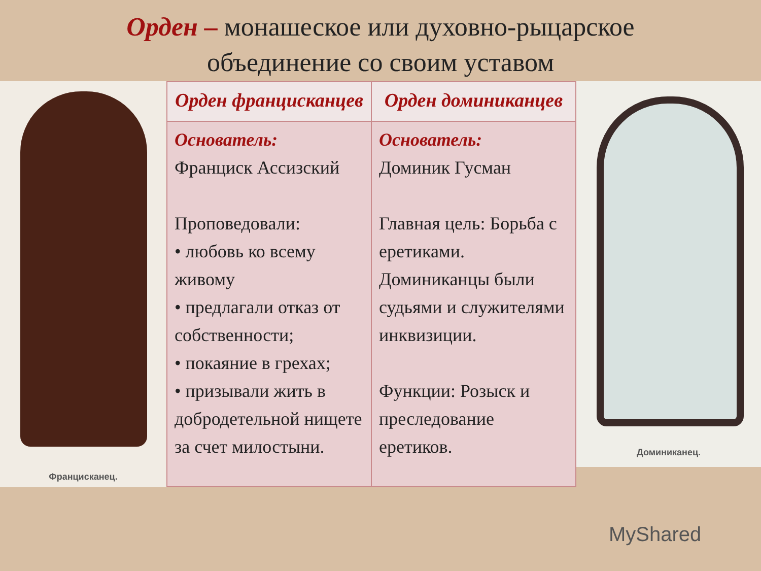Орден – монашеское или духовно-рыцарское
объединение со своим уставом
Францисканец.
| Орден францисканцев | Орден доминиканцев |
| --- | --- |
| Основатель: Франциск Ассизский Проповедовали: • любовь ко всему живому • предлагали отказ от собственности; • покаяние в грехах; • призывали жить в добродетельной нищете за счет милостыни. | Основатель: Доминик Гусман Главная цель: Борьба с еретиками. Доминиканцы были судьями и служителями инквизиции. Функции: Розыск и преследование еретиков. |
Доминиканец.
MyShared